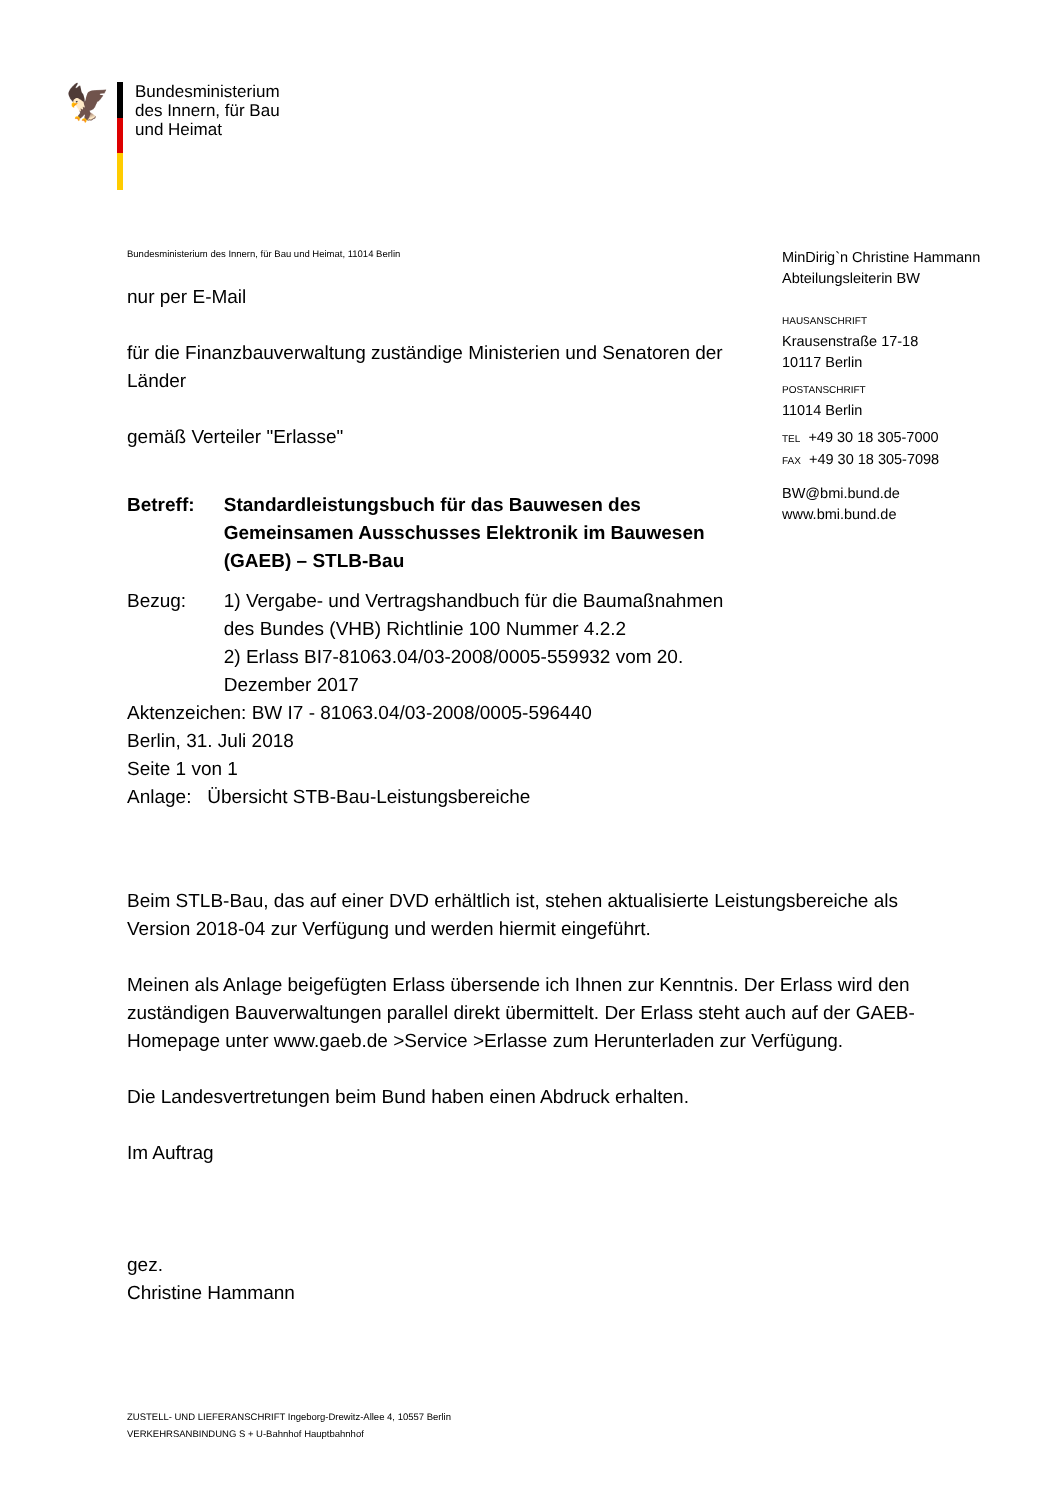🦅
Bundesministerium
des Innern, für Bau
und Heimat
Bundesministerium des Innern, für Bau und Heimat, 11014 Berlin
nur per E-Mail
für die Finanzbauverwaltung zuständige Ministerien und Senatoren der Länder
gemäß Verteiler "Erlasse"
Betreff: Standardleistungsbuch für das Bauwesen des Gemeinsamen Ausschusses Elektronik im Bauwesen (GAEB) – STLB-Bau
Bezug: 1) Vergabe- und Vertragshandbuch für die Baumaßnahmen des Bundes (VHB) Richtlinie 100 Nummer 4.2.2
2) Erlass BI7-81063.04/03-2008/0005-559932 vom 20. Dezember 2017
Aktenzeichen: BW I7 - 81063.04/03-2008/0005-596440
Berlin, 31. Juli 2018
Seite 1 von 1
Anlage: Übersicht STB-Bau-Leistungsbereiche
MinDirig`n Christine Hammann
Abteilungsleiterin BW
HAUSANSCHRIFT
Krausenstraße 17-18
10117 Berlin
POSTANSCHRIFT
11014 Berlin
TEL +49 30 18 305-7000
FAX +49 30 18 305-7098
BW@bmi.bund.de
www.bmi.bund.de
Beim STLB-Bau, das auf einer DVD erhältlich ist, stehen aktualisierte Leistungsbereiche als Version 2018-04 zur Verfügung und werden hiermit eingeführt.
Meinen als Anlage beigefügten Erlass übersende ich Ihnen zur Kenntnis. Der Erlass wird den zuständigen Bauverwaltungen parallel direkt übermittelt. Der Erlass steht auch auf der GAEB-Homepage unter www.gaeb.de >Service >Erlasse zum Herunterladen zur Verfügung.
Die Landesvertretungen beim Bund haben einen Abdruck erhalten.
Im Auftrag
gez.
Christine Hammann
ZUSTELL- UND LIEFERANSCHRIFT Ingeborg-Drewitz-Allee 4, 10557 Berlin
VERKEHRSANBINDUNG S + U-Bahnhof Hauptbahnhof